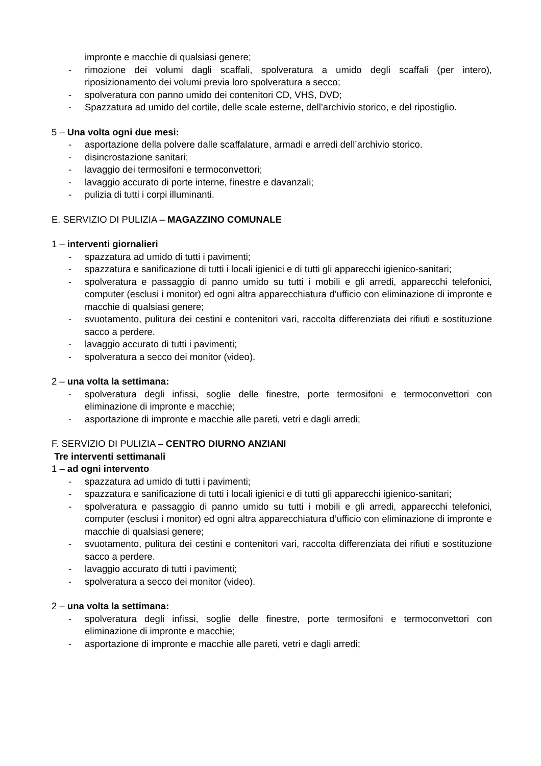impronte e macchie di qualsiasi genere;
- rimozione dei volumi dagli scaffali, spolveratura a umido degli scaffali (per intero), riposizionamento dei volumi previa loro spolveratura a secco;
- spolveratura con panno umido dei contenitori CD, VHS, DVD;
- Spazzatura ad umido del cortile, delle scale esterne, dell’archivio storico, e del ripostiglio.
5 – Una volta ogni due mesi:
- asportazione della polvere dalle scaffalature, armadi e arredi dell’archivio storico.
- disincrostazione sanitari;
- lavaggio dei termosifoni e termoconvettori;
- lavaggio accurato di porte interne, finestre e davanzali;
- pulizia di tutti i corpi illuminanti.
E. SERVIZIO DI PULIZIA – MAGAZZINO COMUNALE
1 – interventi giornalieri
- spazzatura ad umido di tutti i pavimenti;
- spazzatura e sanificazione di tutti i locali igienici e di tutti gli apparecchi igienico-sanitari;
- spolveratura e passaggio di panno umido su tutti i mobili e gli arredi, apparecchi telefonici, computer (esclusi i monitor) ed ogni altra apparecchiatura d’ufficio con eliminazione di impronte e macchie di qualsiasi genere;
- svuotamento, pulitura dei cestini e contenitori vari, raccolta differenziata dei rifiuti e sostituzione sacco a perdere.
- lavaggio accurato di tutti i pavimenti;
- spolveratura a secco dei monitor (video).
2 – una volta la settimana:
- spolveratura degli infissi, soglie delle finestre, porte termosifoni e termoconvettori con eliminazione di impronte e macchie;
- asportazione di impronte e macchie alle pareti, vetri e dagli arredi;
F. SERVIZIO DI PULIZIA – CENTRO DIURNO ANZIANI
Tre interventi settimanali
1 – ad ogni intervento
- spazzatura ad umido di tutti i pavimenti;
- spazzatura e sanificazione di tutti i locali igienici e di tutti gli apparecchi igienico-sanitari;
- spolveratura e passaggio di panno umido su tutti i mobili e gli arredi, apparecchi telefonici, computer (esclusi i monitor) ed ogni altra apparecchiatura d’ufficio con eliminazione di impronte e macchie di qualsiasi genere;
- svuotamento, pulitura dei cestini e contenitori vari, raccolta differenziata dei rifiuti e sostituzione sacco a perdere.
- lavaggio accurato di tutti i pavimenti;
- spolveratura a secco dei monitor (video).
2 – una volta la settimana:
- spolveratura degli infissi, soglie delle finestre, porte termosifoni e termoconvettori con eliminazione di impronte e macchie;
- asportazione di impronte e macchie alle pareti, vetri e dagli arredi;